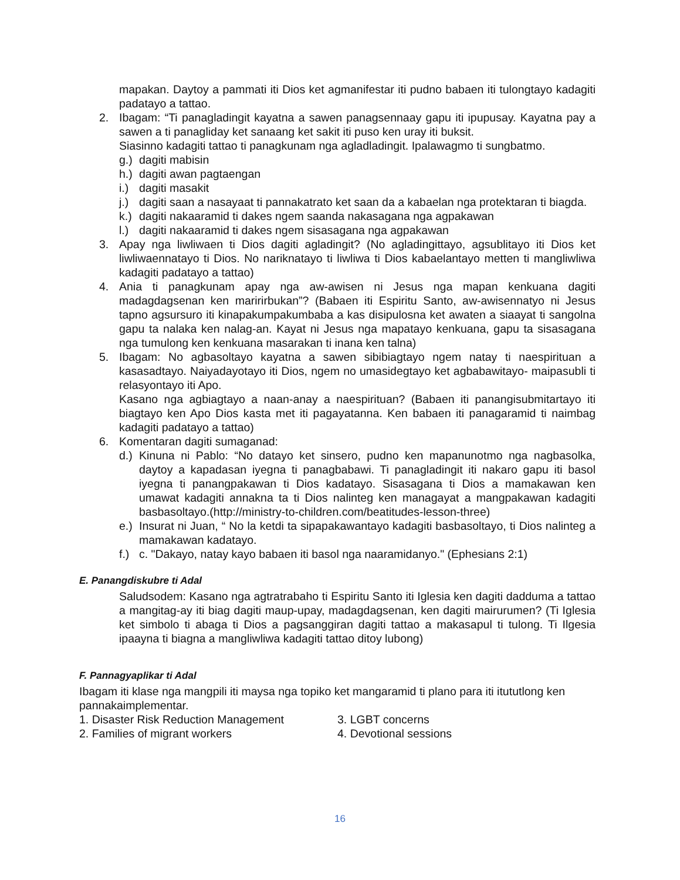mapakan. Daytoy a pammati iti Dios ket agmanifestar iti pudno babaen iti tulongtayo kadagiti padatayo a tattao.
2. Ibagam: “Ti panagladingit kayatna a sawen panagsennaay gapu iti ipupusay. Kayatna pay a sawen a ti panagliday ket sanaang ket sakit iti puso ken uray iti buksit.
Siasinno kadagiti tattao ti panagkunam nga agladladingit. Ipalawagmo ti sungbatmo.
g.)
dagiti mabisin
h.)
dagiti awan pagtaengan
i.)
dagiti masakit
j.)
dagiti saan a nasayaat ti pannakatrato ket saan da a kabaelan nga protektaran ti biagda.
k.)
dagiti nakaaramid ti dakes ngem saanda nakasagana nga agpakawan
l.)
dagiti nakaaramid ti dakes ngem sisasagana nga agpakawan
3. Apay nga liwliwaen ti Dios dagiti agladingit? (No agladingittayo, agsublitayo iti Dios ket liwliwaennatayo ti Dios. No nariknatayo ti liwliwa ti Dios kabaelantayo metten ti mangliwliwa kadagiti padatayo a tattao)
4. Ania ti panagkunam apay nga aw-awisen ni Jesus nga mapan kenkuana dagiti madagdagsenan ken maririrbukan”? (Babaen iti Espiritu Santo, aw-awisennatyo ni Jesus tapno agsursuro iti kinapakumpakumbaba a kas disipulosna ket awaten a siaayat ti sangolna gapu ta nalaka ken nalag-an. Kayat ni Jesus nga mapatayo kenkuana, gapu ta sisasagana nga tumulong ken kenkuana masarakan ti inana ken talna)
5. Ibagam: No agbasoltayo kayatna a sawen sibibiagtayo ngem natay ti naespirituan a kasasadtayo. Naiyadayotayo iti Dios, ngem no umasidegtayo ket agbabawitayo- maipasubli ti relasyontayo iti Apo.
Kasano nga agbiagtayo a naan-anay a naespirituan? (Babaen iti panangisubmitartayo iti biagtayo ken Apo Dios kasta met iti pagayatanna. Ken babaen iti panagaramid ti naimbag kadagiti padatayo a tattao)
6. Komentaran dagiti sumaganad:
d.)
Kinuna ni Pablo: “No datayo ket sinsero, pudno ken mapanunotmo nga nagbasolka, daytoy a kapadasan iyegna ti panagbabawi. Ti panagladingit iti nakaro gapu iti basol iyegna ti panangpakawan ti Dios kadatayo. Sisasagana ti Dios a mamakawan ken umawat kadagiti annakna ta ti Dios nalinteg ken managayat a mangpakawan kadagiti basbasoltayo.(http://ministry-to-children.com/beatitudes-lesson-three)
e.)
Insurat ni Juan, “ No la ketdi ta sipapakawantayo kadagiti basbasoltayo, ti Dios nalinteg a mamakawan kadatayo.
f.)
c. "Dakayo, natay kayo babaen iti basol nga naaramidanyo." (Ephesians 2:1)
E. Panangdiskubre ti Adal
Saludsodem: Kasano nga agtratrabaho ti Espiritu Santo iti Iglesia ken dagiti dadduma a tattao a mangitag-ay iti biag dagiti maup-upay, madagdagsenan, ken dagiti mairurumen? (Ti Iglesia ket simbolo ti abaga ti Dios a pagsanggiran dagiti tattao a makasapul ti tulong. Ti Ilgesia ipaayna ti biagna a mangliwliwa kadagiti tattao ditoy lubong)
F. Pannagyaplikar ti Adal
Ibagam iti klase nga mangpili iti maysa nga topiko ket mangaramid ti plano para iti itututlong ken pannakaimplementar.
1. Disaster Risk Reduction Management 3. LGBT concerns
2. Families of migrant workers 4. Devotional sessions
16